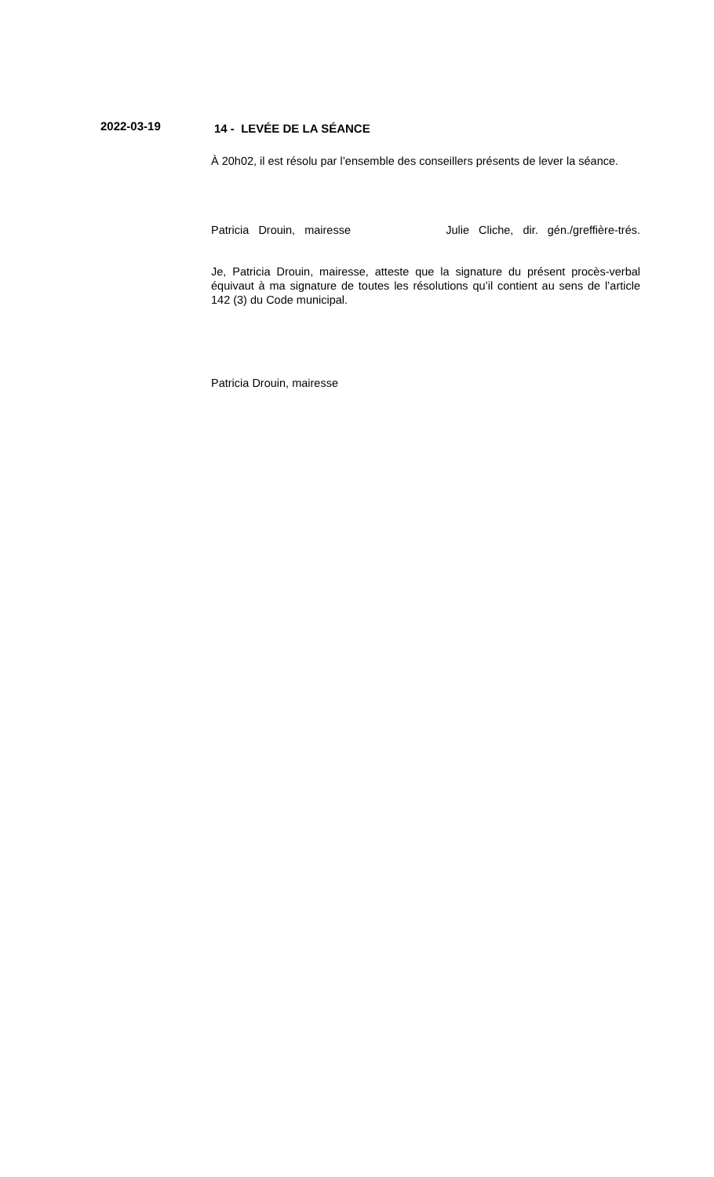2022-03-19
14 - LEVÉE DE LA SÉANCE
À 20h02, il est résolu par l’ensemble des conseillers présents de lever la séance.
Patricia Drouin, mairesse Julie Cliche, dir. gén./greffière-trés.
Je, Patricia Drouin, mairesse, atteste que la signature du présent procès-verbal équivaut à ma signature de toutes les résolutions qu’il contient au sens de l’article 142 (3) du Code municipal.
Patricia Drouin, mairesse